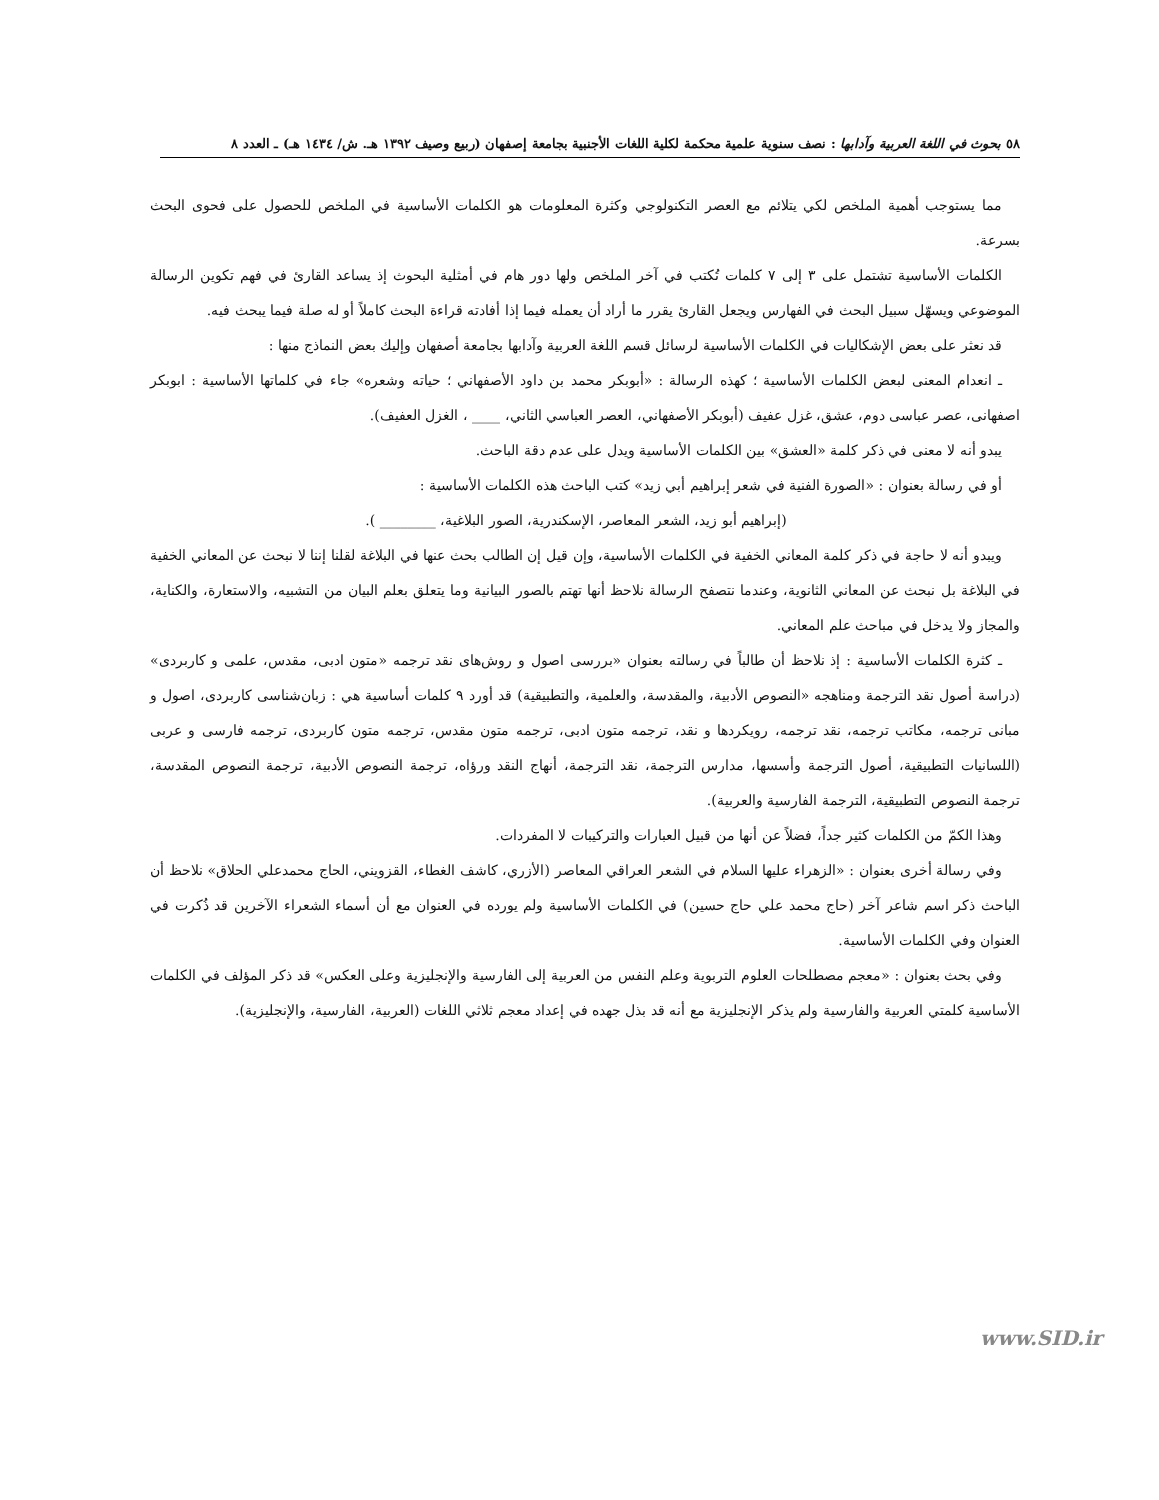٥٨ بحوث في اللغة العربية وآدابها : نصف سنوية علمية محكمة لكلية اللغات الأجنبية بجامعة إصفهان (ربيع وصيف ١٣٩٢ هـ. ش/ ١٤٣٤ هـ) ـ العدد ٨
مما يستوجب أهمية الملخص لكي يتلائم مع العصر التكنولوجي وكثرة المعلومات هو الكلمات الأساسية في الملخص للحصول على فحوى البحث بسرعة.
الكلمات الأساسية تشتمل على ٣ إلى ٧ كلمات تُكتب في آخر الملخص ولها دور هام في أمثلية البحوث إذ يساعد القارئ في فهم تكوين الرسالة الموضوعي ويسهّل سبيل البحث في الفهارس ويجعل القارئ يقرر ما أراد أن يعمله فيما إذا أفادته قراءة البحث كاملاً أو له صلة فيما يبحث فيه.
قد نعثر على بعض الإشكاليات في الكلمات الأساسية لرسائل قسم اللغة العربية وآدابها بجامعة أصفهان وإليك بعض النماذج منها :
ـ انعدام المعنى لبعض الكلمات الأساسية ؛ كهذه الرسالة : «أبوبكر محمد بن داود الأصفهاني ؛ حياته وشعره» جاء في كلماتها الأساسية : ابوبكر اصفهانى، عصر عباسى دوم، عشق، غزل عفيف (أبوبكر الأصفهاني، العصر العباسي الثاني، ____ ، الغزل العفيف).
يبدو أنه لا معنى في ذكر كلمة «العشق» بين الكلمات الأساسية ويدل على عدم دقة الباحث.
أو في رسالة بعنوان : «الصورة الفنية في شعر إبراهيم أبي زيد» كتب الباحث هذه الكلمات الأساسية :
(إبراهيم أبو زيد، الشعر المعاصر، الإسكندرية، الصور البلاغية، ________ ).
ويبدو أنه لا حاجة في ذكر كلمة المعاني الخفية في الكلمات الأساسية، وإن قيل إن الطالب بحث عنها في البلاغة لقلنا إننا لا نبحث عن المعاني الخفية في البلاغة بل نبحث عن المعاني الثانوية، وعندما نتصفح الرسالة نلاحظ أنها تهتم بالصور البيانية وما يتعلق بعلم البيان من التشبيه، والاستعارة، والكناية، والمجاز ولا يدخل في مباحث علم المعاني.
ـ كثرة الكلمات الأساسية : إذ نلاحظ أن طالباً في رسالته بعنوان «بررسى اصول و روش‌هاى نقد ترجمه «متون ادبى، مقدس، علمى و كاربردى» (دراسة أصول نقد الترجمة ومناهجه «النصوص الأدبية، والمقدسة، والعلمية، والتطبيقية) قد أورد ٩ كلمات أساسية هي : زبان‌شناسى كاربردى، اصول و مبانى ترجمه، مكاتب ترجمه، نقد ترجمه، رويكردها و نقد، ترجمه متون ادبى، ترجمه متون مقدس، ترجمه متون كاربردى، ترجمه فارسى و عربى (اللسانيات التطبيقية، أصول الترجمة وأسسها، مدارس الترجمة، نقد الترجمة، أنهاج النقد ورؤاه، ترجمة النصوص الأدبية، ترجمة النصوص المقدسة، ترجمة النصوص التطبيقية، الترجمة الفارسية والعربية).
وهذا الكمّ من الكلمات كثير جداً، فضلاً عن أنها من قبيل العبارات والتركيبات لا المفردات.
وفي رسالة أخرى بعنوان : «الزهراء عليها السلام في الشعر العراقي المعاصر (الأزري، كاشف الغطاء، القزويني، الحاج محمدعلي الحلاق» نلاحظ أن الباحث ذكر اسم شاعر آخر (حاج محمد علي حاج حسين) في الكلمات الأساسية ولم يورده في العنوان مع أن أسماء الشعراء الآخرين قد ذُكرت في العنوان وفي الكلمات الأساسية.
وفي بحث بعنوان : «معجم مصطلحات العلوم التربوية وعلم النفس من العربية إلى الفارسية والإنجليزية وعلى العكس» قد ذكر المؤلف في الكلمات الأساسية كلمتي العربية والفارسية ولم يذكر الإنجليزية مع أنه قد بذل جهده في إعداد معجم ثلاثي اللغات (العربية، الفارسية، والإنجليزية).
www.SID.ir